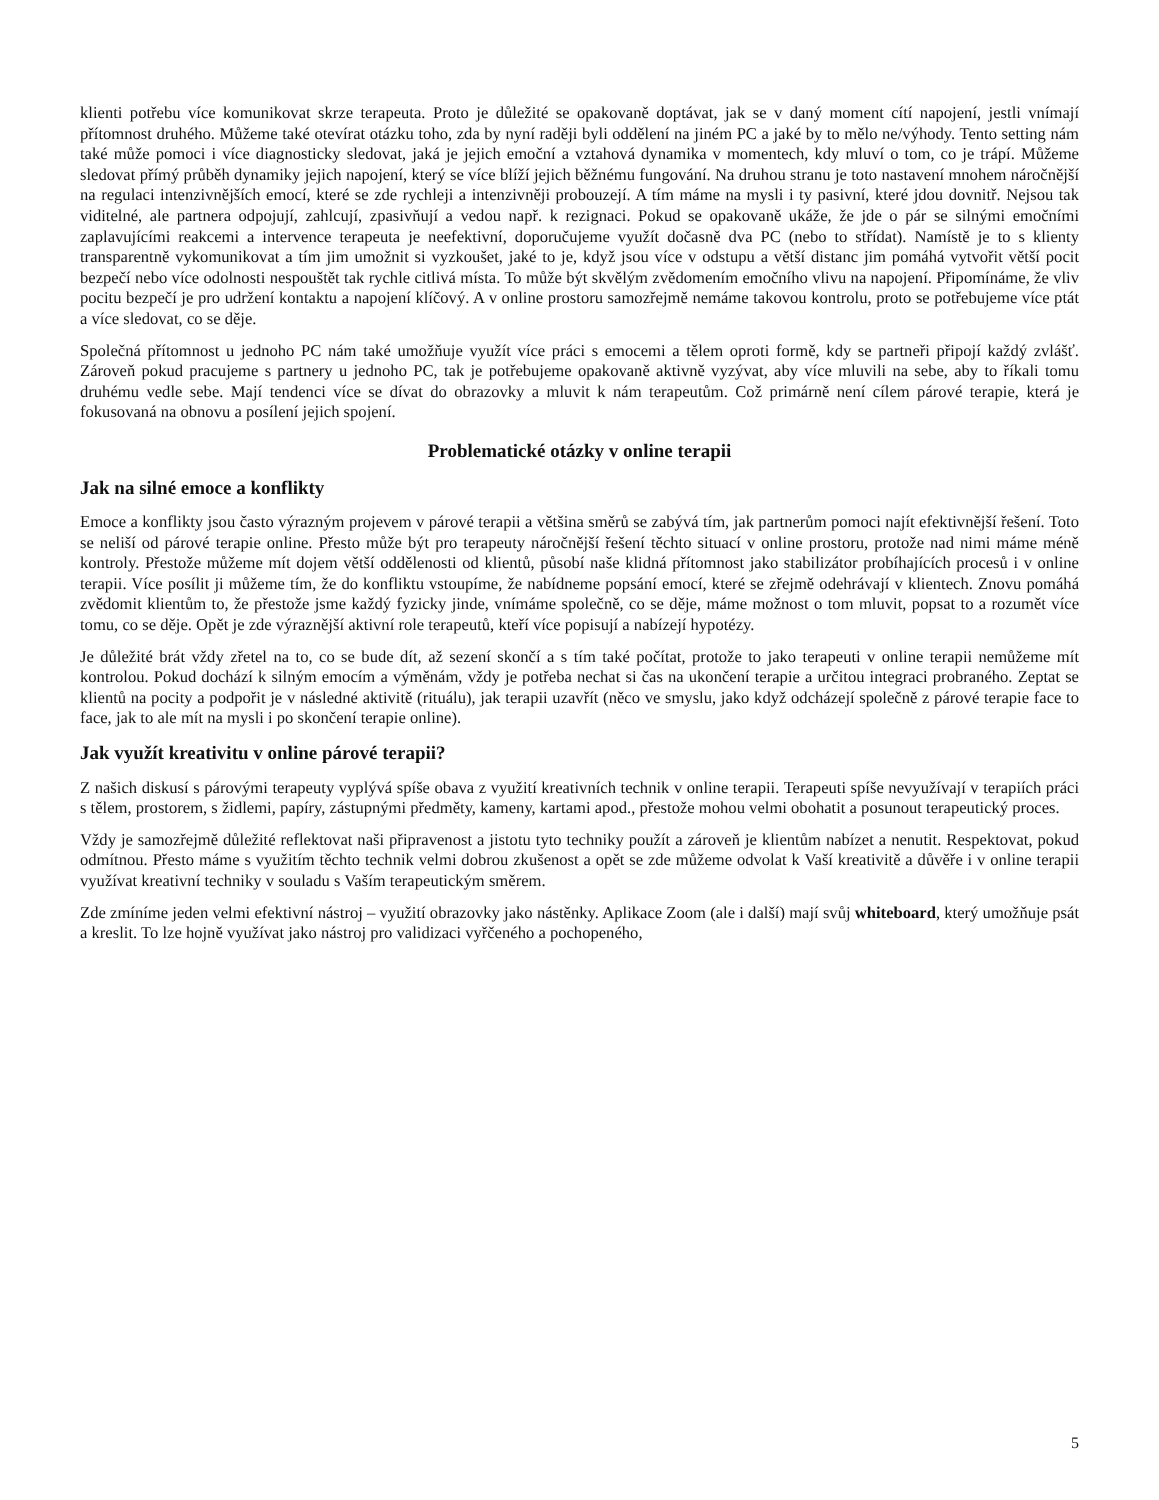klienti potřebu více komunikovat skrze terapeuta. Proto je důležité se opakovaně doptávat, jak se v daný moment cítí napojení, jestli vnímají přítomnost druhého. Můžeme také otevírat otázku toho, zda by nyní raději byli oddělení na jiném PC a jaké by to mělo ne/výhody. Tento setting nám také může pomoci i více diagnosticky sledovat, jaká je jejich emoční a vztahová dynamika v momentech, kdy mluví o tom, co je trápí. Můžeme sledovat přímý průběh dynamiky jejich napojení, který se více blíží jejich běžnému fungování. Na druhou stranu je toto nastavení mnohem náročnější na regulaci intenzivnějších emocí, které se zde rychleji a intenzivněji probouzejí. A tím máme na mysli i ty pasivní, které jdou dovnitř. Nejsou tak viditelné, ale partnera odpojují, zahlcují, zpasivňují a vedou např. k rezignaci. Pokud se opakovaně ukáže, že jde o pár se silnými emočními zaplavujícími reakcemi a intervence terapeuta je neefektivní, doporučujeme využít dočasně dva PC (nebo to střídat). Namístě je to s klienty transparentně vykomunikovat a tím jim umožnit si vyzkoušet, jaké to je, když jsou více v odstupu a větší distanc jim pomáhá vytvořit větší pocit bezpečí nebo více odolnosti nespouštět tak rychle citlivá místa. To může být skvělým zvědomením emočního vlivu na napojení. Připomínáme, že vliv pocitu bezpečí je pro udržení kontaktu a napojení klíčový. A v online prostoru samozřejmě nemáme takovou kontrolu, proto se potřebujeme více ptát a více sledovat, co se děje.
Společná přítomnost u jednoho PC nám také umožňuje využít více práci s emocemi a tělem oproti formě, kdy se partneři připojí každý zvlášť. Zároveň pokud pracujeme s partnery u jednoho PC, tak je potřebujeme opakovaně aktivně vyzývat, aby více mluvili na sebe, aby to říkali tomu druhému vedle sebe. Mají tendenci více se dívat do obrazovky a mluvit k nám terapeutům. Což primárně není cílem párové terapie, která je fokusovaná na obnovu a posílení jejich spojení.
Problematické otázky v online terapii
Jak na silné emoce a konflikty
Emoce a konflikty jsou často výrazným projevem v párové terapii a většina směrů se zabývá tím, jak partnerům pomoci najít efektivnější řešení. Toto se neliší od párové terapie online. Přesto může být pro terapeuty náročnější řešení těchto situací v online prostoru, protože nad nimi máme méně kontroly. Přestože můžeme mít dojem větší oddělenosti od klientů, působí naše klidná přítomnost jako stabilizátor probíhajících procesů i v online terapii. Více posílit ji můžeme tím, že do konfliktu vstoupíme, že nabídneme popsání emocí, které se zřejmě odehrávají v klientech. Znovu pomáhá zvědomit klientům to, že přestože jsme každý fyzicky jinde, vnímáme společně, co se děje, máme možnost o tom mluvit, popsat to a rozumět více tomu, co se děje. Opět je zde výraznější aktivní role terapeutů, kteří více popisují a nabízejí hypotézy.
Je důležité brát vždy zřetel na to, co se bude dít, až sezení skončí a s tím také počítat, protože to jako terapeuti v online terapii nemůžeme mít kontrolou. Pokud dochází k silným emocím a výměnám, vždy je potřeba nechat si čas na ukončení terapie a určitou integraci probraného. Zeptat se klientů na pocity a podpořit je v následné aktivitě (rituálu), jak terapii uzavřít (něco ve smyslu, jako když odcházejí společně z párové terapie face to face, jak to ale mít na mysli i po skončení terapie online).
Jak využít kreativitu v online párové terapii?
Z našich diskusí s párovými terapeuty vyplývá spíše obava z využití kreativních technik v online terapii. Terapeuti spíše nevyužívají v terapiích práci s tělem, prostorem, s židlemi, papíry, zástupnými předměty, kameny, kartami apod., přestože mohou velmi obohatit a posunout terapeutický proces.
Vždy je samozřejmě důležité reflektovat naši připravenost a jistotu tyto techniky použít a zároveň je klientům nabízet a nenutit. Respektovat, pokud odmítnou. Přesto máme s využitím těchto technik velmi dobrou zkušenost a opět se zde můžeme odvolat k Vaší kreativitě a důvěře i v online terapii využívat kreativní techniky v souladu s Vaším terapeutickým směrem.
Zde zmíníme jeden velmi efektivní nástroj – využití obrazovky jako nástěnky. Aplikace Zoom (ale i další) mají svůj whiteboard, který umožňuje psát a kreslit. To lze hojně využívat jako nástroj pro validizaci vyřčeného a pochopeného,
5